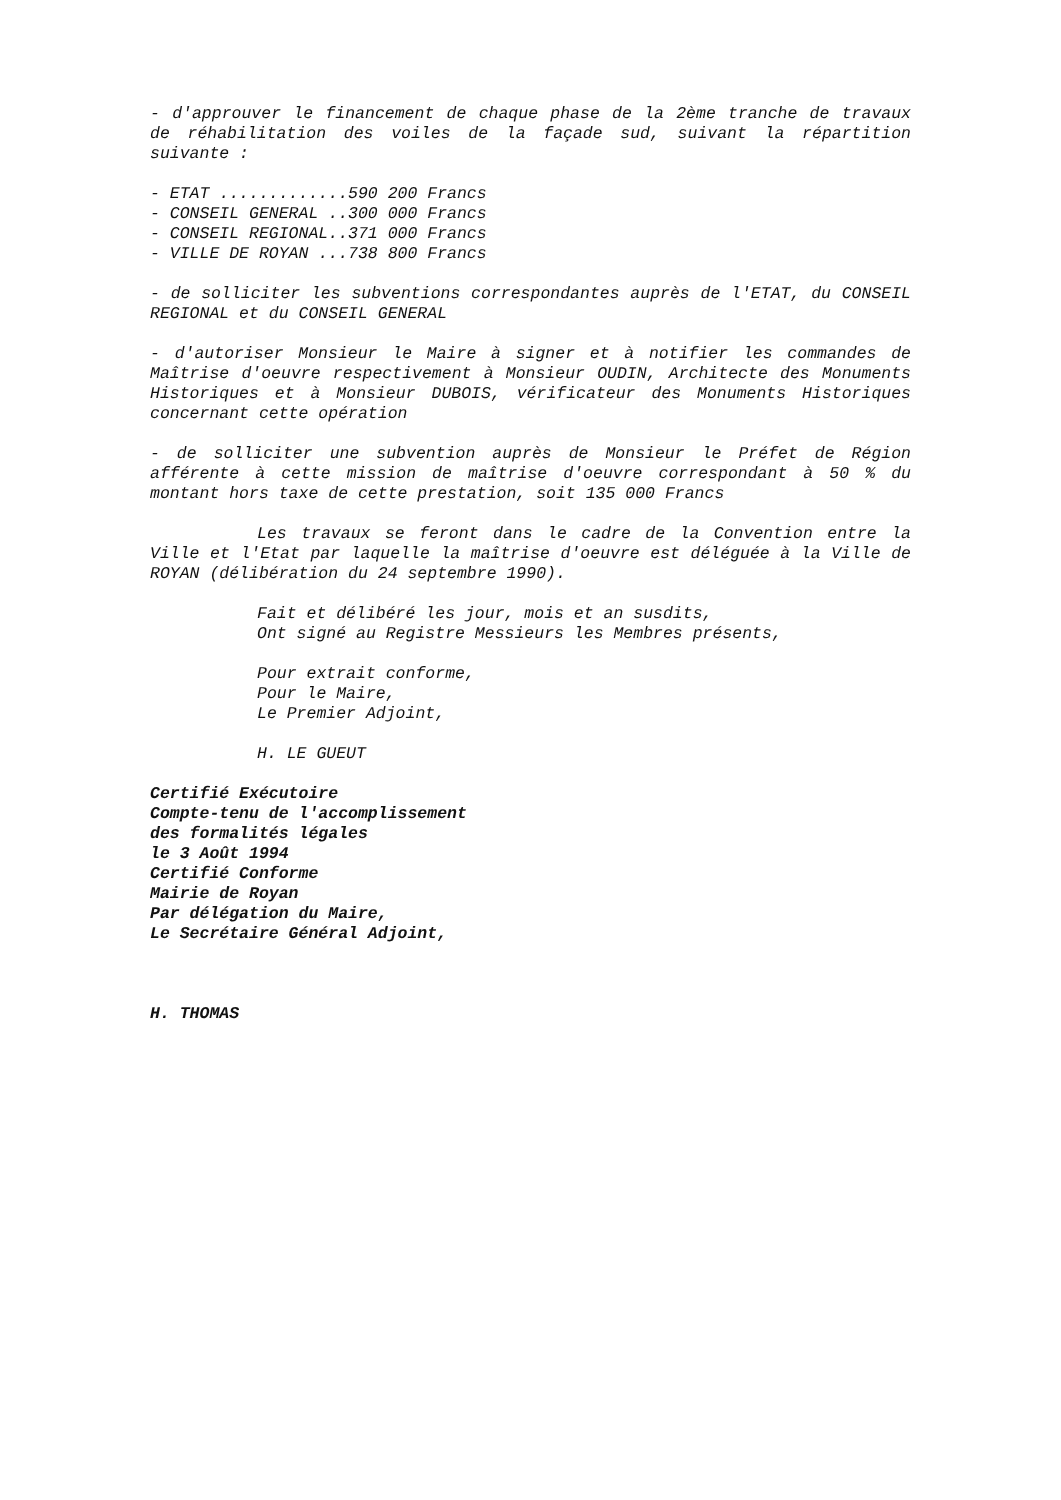- d'approuver le financement de chaque phase de la 2ème tranche de travaux de réhabilitation des voiles de la façade sud, suivant la répartition suivante :
- ETAT .............590 200 Francs
- CONSEIL GENERAL ..300 000 Francs
- CONSEIL REGIONAL..371 000 Francs
- VILLE DE ROYAN ...738 800 Francs
- de solliciter les subventions correspondantes auprès de l'ETAT, du CONSEIL REGIONAL et du CONSEIL GENERAL
- d'autoriser Monsieur le Maire à signer et à notifier les commandes de Maîtrise d'oeuvre respectivement à Monsieur OUDIN, Architecte des Monuments Historiques et à Monsieur DUBOIS, vérificateur des Monuments Historiques concernant cette opération
- de solliciter une subvention auprès de Monsieur le Préfet de Région afférente à cette mission de maîtrise d'oeuvre correspondant à 50 % du montant hors taxe de cette prestation, soit 135 000 Francs
Les travaux se feront dans le cadre de la Convention entre la Ville et l'Etat par laquelle la maîtrise d'oeuvre est déléguée à la Ville de ROYAN (délibération du 24 septembre 1990).
Fait et délibéré les jour, mois et an susdits,
Ont signé au Registre Messieurs les Membres présents,
Pour extrait conforme,
Pour le Maire,
Le Premier Adjoint,
H. LE GUEUT
Certifié Exécutoire
Compte-tenu de l'accomplissement
des formalités légales
le 3 Août 1994
Certifié Conforme
Mairie de Royan
Par délégation du Maire,
Le Secrétaire Général Adjoint,
H. THOMAS